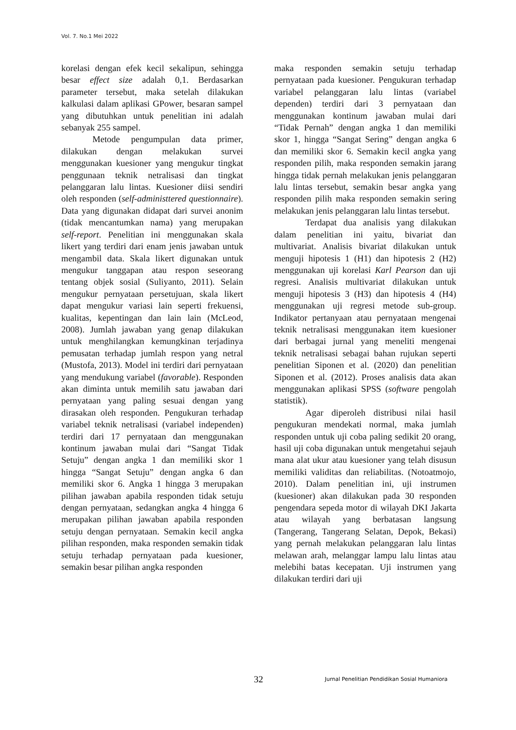Vol. 7. No.1 Mei 2022
korelasi dengan efek kecil sekalipun, sehingga besar effect size adalah 0,1. Berdasarkan parameter tersebut, maka setelah dilakukan kalkulasi dalam aplikasi GPower, besaran sampel yang dibutuhkan untuk penelitian ini adalah sebanyak 255 sampel.
Metode pengumpulan data primer, dilakukan dengan melakukan survei menggunakan kuesioner yang mengukur tingkat penggunaan teknik netralisasi dan tingkat pelanggaran lalu lintas. Kuesioner diisi sendiri oleh responden (self-administtered questionnaire). Data yang digunakan didapat dari survei anonim (tidak mencantumkan nama) yang merupakan self-report. Penelitian ini menggunakan skala likert yang terdiri dari enam jenis jawaban untuk mengambil data. Skala likert digunakan untuk mengukur tanggapan atau respon seseorang tentang objek sosial (Suliyanto, 2011). Selain mengukur pernyataan persetujuan, skala likert dapat mengukur variasi lain seperti frekuensi, kualitas, kepentingan dan lain lain (McLeod, 2008). Jumlah jawaban yang genap dilakukan untuk menghilangkan kemungkinan terjadinya pemusatan terhadap jumlah respon yang netral (Mustofa, 2013). Model ini terdiri dari pernyataan yang mendukung variabel (favorable). Responden akan diminta untuk memilih satu jawaban dari pernyataan yang paling sesuai dengan yang dirasakan oleh responden. Pengukuran terhadap variabel teknik netralisasi (variabel independen) terdiri dari 17 pernyataan dan menggunakan kontinum jawaban mulai dari “Sangat Tidak Setuju” dengan angka 1 dan memiliki skor 1 hingga “Sangat Setuju” dengan angka 6 dan memiliki skor 6. Angka 1 hingga 3 merupakan pilihan jawaban apabila responden tidak setuju dengan pernyataan, sedangkan angka 4 hingga 6 merupakan pilihan jawaban apabila responden setuju dengan pernyataan. Semakin kecil angka pilihan responden, maka responden semakin tidak setuju terhadap pernyataan pada kuesioner, semakin besar pilihan angka responden
maka responden semakin setuju terhadap pernyataan pada kuesioner. Pengukuran terhadap variabel pelanggaran lalu lintas (variabel dependen) terdiri dari 3 pernyataan dan menggunakan kontinum jawaban mulai dari “Tidak Pernah” dengan angka 1 dan memiliki skor 1, hingga “Sangat Sering” dengan angka 6 dan memiliki skor 6. Semakin kecil angka yang responden pilih, maka responden semakin jarang hingga tidak pernah melakukan jenis pelanggaran lalu lintas tersebut, semakin besar angka yang responden pilih maka responden semakin sering melakukan jenis pelanggaran lalu lintas tersebut.
Terdapat dua analisis yang dilakukan dalam penelitian ini yaitu, bivariat dan multivariat. Analisis bivariat dilakukan untuk menguji hipotesis 1 (H1) dan hipotesis 2 (H2) menggunakan uji korelasi Karl Pearson dan uji regresi. Analisis multivariat dilakukan untuk menguji hipotesis 3 (H3) dan hipotesis 4 (H4) menggunakan uji regresi metode sub-group. Indikator pertanyaan atau pernyataan mengenai teknik netralisasi menggunakan item kuesioner dari berbagai jurnal yang meneliti mengenai teknik netralisasi sebagai bahan rujukan seperti penelitian Siponen et al. (2020) dan penelitian Siponen et al. (2012). Proses analisis data akan menggunakan aplikasi SPSS (software pengolah statistik).
Agar diperoleh distribusi nilai hasil pengukuran mendekati normal, maka jumlah responden untuk uji coba paling sedikit 20 orang, hasil uji coba digunakan untuk mengetahui sejauh mana alat ukur atau kuesioner yang telah disusun memiliki validitas dan reliabilitas. (Notoatmojo, 2010). Dalam penelitian ini, uji instrumen (kuesioner) akan dilakukan pada 30 responden pengendara sepeda motor di wilayah DKI Jakarta atau wilayah yang berbatasan langsung (Tangerang, Tangerang Selatan, Depok, Bekasi) yang pernah melakukan pelanggaran lalu lintas melawan arah, melanggar lampu lalu lintas atau melebihi batas kecepatan. Uji instrumen yang dilakukan terdiri dari uji
32 Jurnal Penelitian Pendidikan Sosial Humaniora